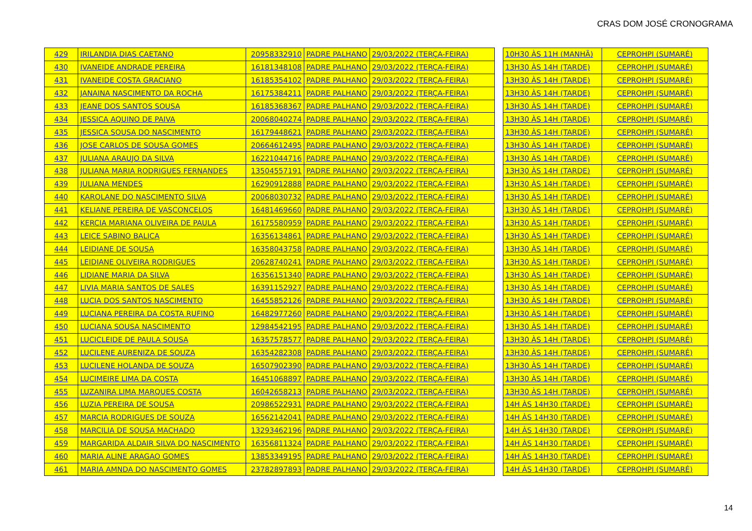CRAS DOM JOSÉ CRONOGRAMA
| 429 | IRILANDIA DIAS CAETANO | 20958332910 | PADRE PALHANO | 29/03/2022 (TERÇA-FEIRA) | | 10H30 ÀS 11H (MANHÃ) | CEPROHPI (SUMARÉ) |
| 430 | IVANEIDE ANDRADE PEREIRA | 16181348108 | PADRE PALHANO | 29/03/2022 (TERÇA-FEIRA) | | 13H30 ÀS 14H (TARDE) | CEPROHPI (SUMARÉ) |
| 431 | IVANEIDE COSTA GRACIANO | 16185354102 | PADRE PALHANO | 29/03/2022 (TERÇA-FEIRA) | | 13H30 ÀS 14H (TARDE) | CEPROHPI (SUMARÉ) |
| 432 | JANAINA NASCIMENTO DA ROCHA | 16175384211 | PADRE PALHANO | 29/03/2022 (TERÇA-FEIRA) | | 13H30 ÀS 14H (TARDE) | CEPROHPI (SUMARÉ) |
| 433 | JEANE DOS SANTOS SOUSA | 16185368367 | PADRE PALHANO | 29/03/2022 (TERÇA-FEIRA) | | 13H30 ÀS 14H (TARDE) | CEPROHPI (SUMARÉ) |
| 434 | JESSICA AQUINO DE PAIVA | 20068040274 | PADRE PALHANO | 29/03/2022 (TERÇA-FEIRA) | | 13H30 ÀS 14H (TARDE) | CEPROHPI (SUMARÉ) |
| 435 | JESSICA SOUSA DO NASCIMENTO | 16179448621 | PADRE PALHANO | 29/03/2022 (TERÇA-FEIRA) | | 13H30 ÀS 14H (TARDE) | CEPROHPI (SUMARÉ) |
| 436 | JOSE CARLOS DE SOUSA GOMES | 20664612495 | PADRE PALHANO | 29/03/2022 (TERÇA-FEIRA) | | 13H30 ÀS 14H (TARDE) | CEPROHPI (SUMARÉ) |
| 437 | JULIANA ARAUJO DA SILVA | 16221044716 | PADRE PALHANO | 29/03/2022 (TERÇA-FEIRA) | | 13H30 ÀS 14H (TARDE) | CEPROHPI (SUMARÉ) |
| 438 | JULIANA MARIA RODRIGUES FERNANDES | 13504557191 | PADRE PALHANO | 29/03/2022 (TERÇA-FEIRA) | | 13H30 ÀS 14H (TARDE) | CEPROHPI (SUMARÉ) |
| 439 | JULIANA MENDES | 16290912888 | PADRE PALHANO | 29/03/2022 (TERÇA-FEIRA) | | 13H30 ÀS 14H (TARDE) | CEPROHPI (SUMARÉ) |
| 440 | KAROLANE DO NASCIMENTO SILVA | 20068030732 | PADRE PALHANO | 29/03/2022 (TERÇA-FEIRA) | | 13H30 ÀS 14H (TARDE) | CEPROHPI (SUMARÉ) |
| 441 | KELIANE PEREIRA DE VASCONCELOS | 16481469660 | PADRE PALHANO | 29/03/2022 (TERÇA-FEIRA) | | 13H30 ÀS 14H (TARDE) | CEPROHPI (SUMARÉ) |
| 442 | KERCIA MARIANA OLIVEIRA DE PAULA | 16175580959 | PADRE PALHANO | 29/03/2022 (TERÇA-FEIRA) | | 13H30 ÀS 14H (TARDE) | CEPROHPI (SUMARÉ) |
| 443 | LEICE SABINO BALICA | 16356134861 | PADRE PALHANO | 29/03/2022 (TERÇA-FEIRA) | | 13H30 ÀS 14H (TARDE) | CEPROHPI (SUMARÉ) |
| 444 | LEIDIANE DE SOUSA | 16358043758 | PADRE PALHANO | 29/03/2022 (TERÇA-FEIRA) | | 13H30 ÀS 14H (TARDE) | CEPROHPI (SUMARÉ) |
| 445 | LEIDIANE OLIVEIRA RODRIGUES | 20628740241 | PADRE PALHANO | 29/03/2022 (TERÇA-FEIRA) | | 13H30 ÀS 14H (TARDE) | CEPROHPI (SUMARÉ) |
| 446 | LIDIANE MARIA DA SILVA | 16356151340 | PADRE PALHANO | 29/03/2022 (TERÇA-FEIRA) | | 13H30 ÀS 14H (TARDE) | CEPROHPI (SUMARÉ) |
| 447 | LIVIA MARIA SANTOS DE SALES | 16391152927 | PADRE PALHANO | 29/03/2022 (TERÇA-FEIRA) | | 13H30 ÀS 14H (TARDE) | CEPROHPI (SUMARÉ) |
| 448 | LUCIA DOS SANTOS NASCIMENTO | 16455852126 | PADRE PALHANO | 29/03/2022 (TERÇA-FEIRA) | | 13H30 ÀS 14H (TARDE) | CEPROHPI (SUMARÉ) |
| 449 | LUCIANA PEREIRA DA COSTA RUFINO | 16482977260 | PADRE PALHANO | 29/03/2022 (TERÇA-FEIRA) | | 13H30 ÀS 14H (TARDE) | CEPROHPI (SUMARÉ) |
| 450 | LUCIANA SOUSA NASCIMENTO | 12984542195 | PADRE PALHANO | 29/03/2022 (TERÇA-FEIRA) | | 13H30 ÀS 14H (TARDE) | CEPROHPI (SUMARÉ) |
| 451 | LUCICLEIDE DE PAULA SOUSA | 16357578577 | PADRE PALHANO | 29/03/2022 (TERÇA-FEIRA) | | 13H30 ÀS 14H (TARDE) | CEPROHPI (SUMARÉ) |
| 452 | LUCILENE AURENIZA DE SOUZA | 16354282308 | PADRE PALHANO | 29/03/2022 (TERÇA-FEIRA) | | 13H30 ÀS 14H (TARDE) | CEPROHPI (SUMARÉ) |
| 453 | LUCILENE HOLANDA DE SOUZA | 16507902390 | PADRE PALHANO | 29/03/2022 (TERÇA-FEIRA) | | 13H30 ÀS 14H (TARDE) | CEPROHPI (SUMARÉ) |
| 454 | LUCIMEIRE LIMA DA COSTA | 16451068897 | PADRE PALHANO | 29/03/2022 (TERÇA-FEIRA) | | 13H30 ÀS 14H (TARDE) | CEPROHPI (SUMARÉ) |
| 455 | LUZANIRA LIMA MARQUES COSTA | 16042658213 | PADRE PALHANO | 29/03/2022 (TERÇA-FEIRA) | | 13H30 ÀS 14H (TARDE) | CEPROHPI (SUMARÉ) |
| 456 | LUZIA PEREIRA DE SOUSA | 20986522931 | PADRE PALHANO | 29/03/2022 (TERÇA-FEIRA) | | 14H ÀS 14H30 (TARDE) | CEPROHPI (SUMARÉ) |
| 457 | MARCIA RODRIGUES DE SOUZA | 16562142041 | PADRE PALHANO | 29/03/2022 (TERÇA-FEIRA) | | 14H ÀS 14H30 (TARDE) | CEPROHPI (SUMARÉ) |
| 458 | MARCILIA DE SOUSA MACHADO | 13293462196 | PADRE PALHANO | 29/03/2022 (TERÇA-FEIRA) | | 14H ÀS 14H30 (TARDE) | CEPROHPI (SUMARÉ) |
| 459 | MARGARIDA ALDAIR SILVA DO NASCIMENTO | 16356811324 | PADRE PALHANO | 29/03/2022 (TERÇA-FEIRA) | | 14H ÀS 14H30 (TARDE) | CEPROHPI (SUMARÉ) |
| 460 | MARIA ALINE ARAGAO GOMES | 13853349195 | PADRE PALHANO | 29/03/2022 (TERÇA-FEIRA) | | 14H ÀS 14H30 (TARDE) | CEPROHPI (SUMARÉ) |
| 461 | MARIA AMNDA DO NASCIMENTO GOMES | 23782897893 | PADRE PALHANO | 29/03/2022 (TERÇA-FEIRA) | | 14H ÀS 14H30 (TARDE) | CEPROHPI (SUMARÉ) |
14